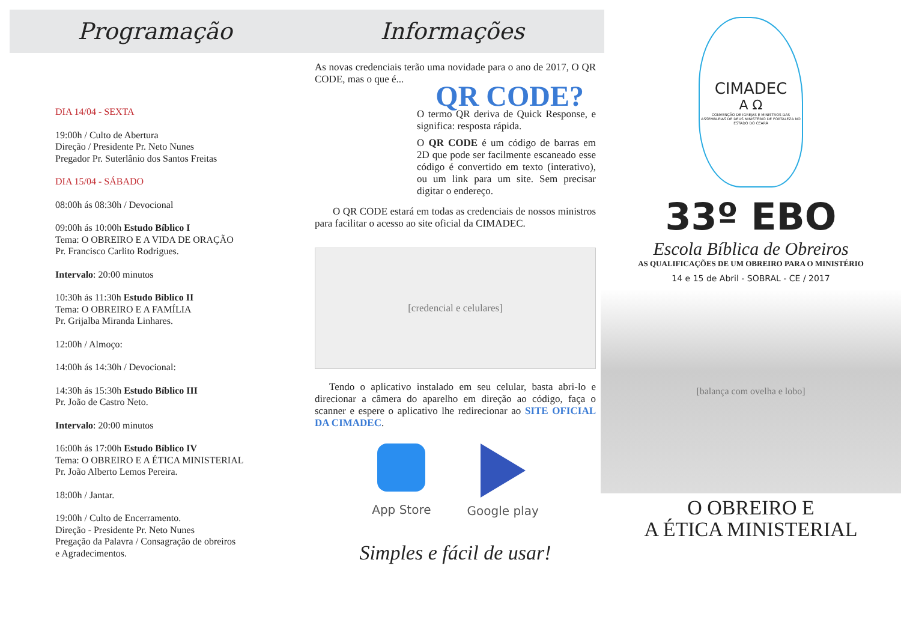Programação
DIA 14/04 - SEXTA
19:00h / Culto de Abertura
Direção / Presidente Pr. Neto Nunes
Pregador Pr. Suterlânio dos Santos Freitas
DIA 15/04 - SÁBADO
08:00h ás 08:30h / Devocional
09:00h ás 10:00h Estudo Bíblico I
Tema: O OBREIRO E A VIDA DE ORAÇÃO
Pr. Francisco Carlito Rodrigues.
Intervalo: 20:00 minutos
10:30h ás 11:30h Estudo Bíblico II
Tema: O OBREIRO E A FAMÍLIA
Pr. Grijalba Miranda Linhares.
12:00h / Almoço:
14:00h ás 14:30h / Devocional:
14:30h ás 15:30h Estudo Bíblico III
Pr. João de Castro Neto.
Intervalo: 20:00 minutos
16:00h ás 17:00h Estudo Bíblico IV
Tema: O OBREIRO E A ÉTICA MINISTERIAL
Pr. João Alberto Lemos Pereira.
18:00h / Jantar.
19:00h / Culto de Encerramento.
Direção - Presidente Pr. Neto Nunes
Pregação da Palavra / Consagração de obreiros
e Agradecimentos.
Informações
As novas credenciais terão uma novidade para o ano de 2017, O QR CODE, mas o que é...
QR CODE?
O termo QR deriva de Quick Response, e significa: resposta rápida.
O QR CODE é um código de barras em 2D que pode ser facilmente escaneado esse código é convertido em texto (interativo), ou um link para um site. Sem precisar digitar o endereço.
O QR CODE estará em todas as credenciais de nossos ministros para facilitar o acesso ao site oficial da CIMADEC.
[credencial e celulares]
Tendo o aplicativo instalado em seu celular, basta abri-lo e direcionar a câmera do aparelho em direção ao código, faça o scanner e espere o aplicativo lhe redirecionar ao SITE OFICIAL DA CIMADEC.
App Store Google play
Simples e fácil de usar!
CIMADEC
A Ω
CONVENÇÃO DE IGREJAS E MINISTROS DAS ASSEMBLEIAS DE DEUS MINISTÉRIO DE FORTALEZA NO ESTADO DO CEARÁ
33º EBO
Escola Bíblica de Obreiros
AS QUALIFICAÇÕES DE UM OBREIRO PARA O MINISTÉRIO
14 e 15 de Abril - SOBRAL - CE / 2017
[balança com ovelha e lobo]
O OBREIRO E
A ÉTICA MINISTERIAL